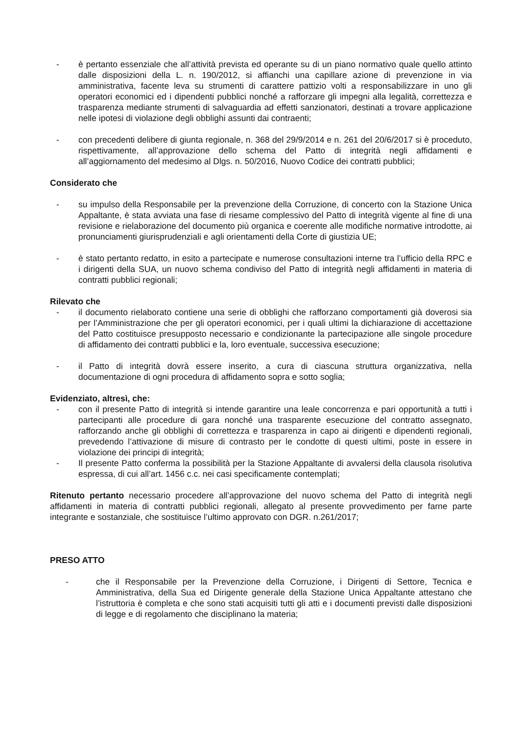- è pertanto essenziale che all’attività prevista ed operante su di un piano normativo quale quello attinto dalle disposizioni della L. n. 190/2012, si affianchi una capillare azione di prevenzione in via amministrativa, facente leva su strumenti di carattere pattizio volti a responsabilizzare in uno gli operatori economici ed i dipendenti pubblici nonché a rafforzare gli impegni alla legalità, correttezza e trasparenza mediante strumenti di salvaguardia ad effetti sanzionatori, destinati a trovare applicazione nelle ipotesi di violazione degli obblighi assunti dai contraenti;
- con precedenti delibere di giunta regionale, n. 368 del 29/9/2014 e n. 261 del 20/6/2017 si è proceduto, rispettivamente, all’approvazione dello schema del Patto di integrità negli affidamenti e all’aggiornamento del medesimo al Dlgs. n. 50/2016, Nuovo Codice dei contratti pubblici;
Considerato che
- su impulso della Responsabile per la prevenzione della Corruzione, di concerto con la Stazione Unica Appaltante, è stata avviata una fase di riesame complessivo del Patto di integrità vigente al fine di una revisione e rielaborazione del documento più organica e coerente alle modifiche normative introdotte, ai pronunciamenti giurisprudenziali e agli orientamenti della Corte di giustizia UE;
- è stato pertanto redatto, in esito a partecipate e numerose consultazioni interne tra l’ufficio della RPC e i dirigenti della SUA, un nuovo schema condiviso del Patto di integrità negli affidamenti in materia di contratti pubblici regionali;
Rilevato che
- il documento rielaborato contiene una serie di obblighi che rafforzano comportamenti già doverosi sia per l’Amministrazione che per gli operatori economici, per i quali ultimi la dichiarazione di accettazione del Patto costituisce presupposto necessario e condizionante la partecipazione alle singole procedure di affidamento dei contratti pubblici e la, loro eventuale, successiva esecuzione;
- il Patto di integrità dovrà essere inserito, a cura di ciascuna struttura organizzativa, nella documentazione di ogni procedura di affidamento sopra e sotto soglia;
Evidenziato, altresì, che:
- con il presente Patto di integrità si intende garantire una leale concorrenza e pari opportunità a tutti i partecipanti alle procedure di gara nonché una trasparente esecuzione del contratto assegnato, rafforzando anche gli obblighi di correttezza e trasparenza in capo ai dirigenti e dipendenti regionali, prevedendo l’attivazione di misure di contrasto per le condotte di questi ultimi, poste in essere in violazione dei principi di integrità;
- Il presente Patto conferma la possibilità per la Stazione Appaltante di avvalersi della clausola risolutiva espressa, di cui all’art. 1456 c.c. nei casi specificamente contemplati;
Ritenuto pertanto necessario procedere all’approvazione del nuovo schema del Patto di integrità negli affidamenti in materia di contratti pubblici regionali, allegato al presente provvedimento per farne parte integrante e sostanziale, che sostituisce l’ultimo approvato con DGR. n.261/2017;
PRESO ATTO
- che il Responsabile per la Prevenzione della Corruzione, i Dirigenti di Settore, Tecnica e Amministrativa, della Sua ed Dirigente generale della Stazione Unica Appaltante attestano che l’istruttoria è completa e che sono stati acquisiti tutti gli atti e i documenti previsti dalle disposizioni di legge e di regolamento che disciplinano la materia;